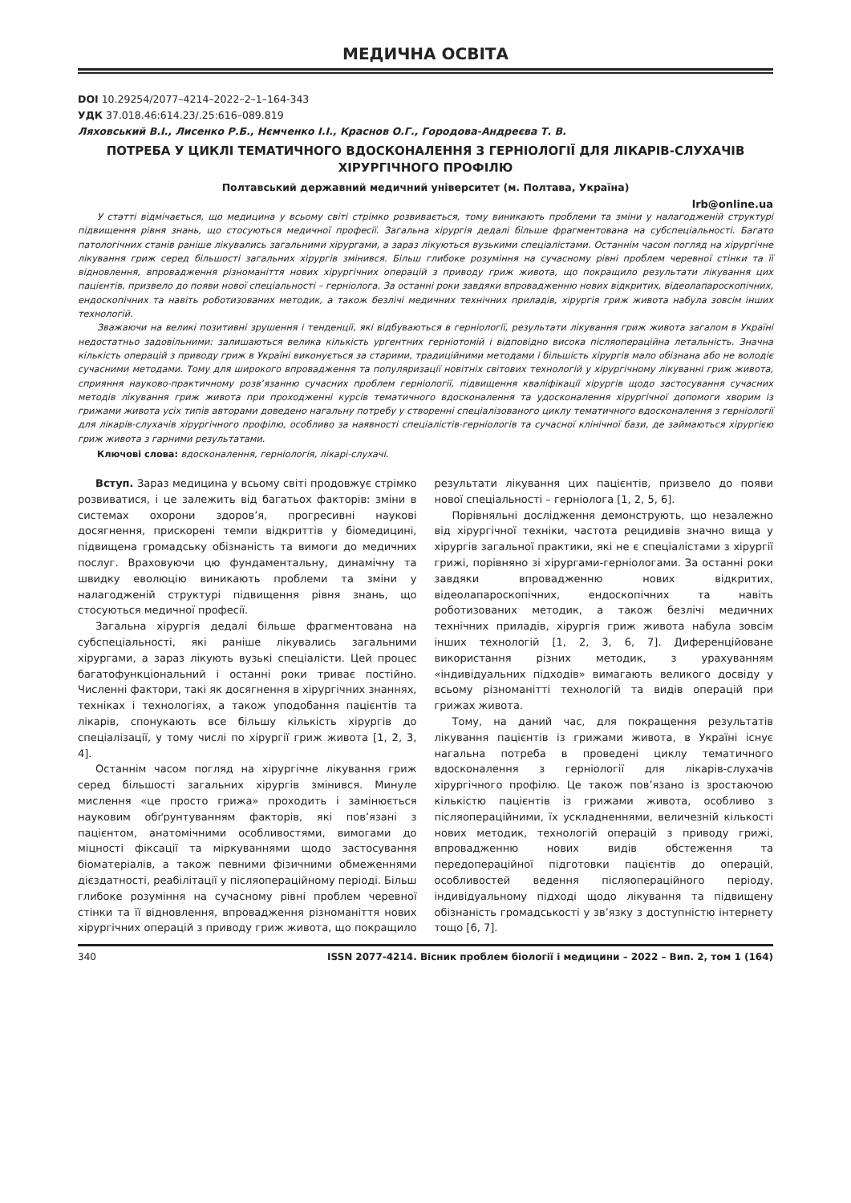МЕДИЧНА ОСВІТА
DOI 10.29254/2077–4214–2022–2–1–164-343
УДК 37.018.46:614.23/.25:616–089.819
Ляховський В.І., Лисенко Р.Б., Нємченко І.І., Краснов О.Г., Городова-Андреєва Т. В.
ПОТРЕБА У ЦИКЛІ ТЕМАТИЧНОГО ВДОСКОНАЛЕННЯ З ГЕРНІОЛОГІЇ ДЛЯ ЛІКАРІВ-СЛУХАЧІВ ХІРУРГІЧНОГО ПРОФІЛЮ
Полтавський державний медичний університет (м. Полтава, Україна)
lrb@online.ua
У статті відмічається, що медицина у всьому світі стрімко розвивається, тому виникають проблеми та зміни у налагодженій структурі підвищення рівня знань, що стосуються медичної професії. Загальна хірургія дедалі більше фрагментована на субспеціальності. Багато патологічних станів раніше лікувались загальними хірургами, а зараз лікуються вузькими спеціалістами. Останнім часом погляд на хірургічне лікування гриж серед більшості загальних хірургів змінився. Більш глибоке розуміння на сучасному рівні проблем черевної стінки та її відновлення, впровадження різноманіття нових хірургічних операцій з приводу гриж живота, що покращило результати лікування цих пацієнтів, призвело до появи нової спеціальності – герніолога. За останні роки завдяки впровадженню нових відкритих, відеолапароскопічних, ендоскопічних та навіть роботизованих методик, а також безлічі медичних технічних приладів, хірургія гриж живота набула зовсім інших технологій.
Зважаючи на великі позитивні зрушення і тенденції, які відбуваються в герніології, результати лікування гриж живота загалом в Україні недостатньо задовільними: залишаються велика кількість ургентних герніотомій і відповідно висока післяопераційна летальність. Значна кількість операцій з приводу гриж в Україні виконується за старими, традиційними методами і більшість хірургів мало обізнана або не володіє сучасними методами. Тому для широкого впровадження та популяризації новітніх світових технологій у хірургічному лікуванні гриж живота, сприяння науково-практичному розв’язанню сучасних проблем герніології, підвищення кваліфікації хірургів щодо застосування сучасних методів лікування гриж живота при проходженні курсів тематичного вдосконалення та удосконалення хірургічної допомоги хворим із грижами живота усіх типів авторами доведено нагальну потребу у створенні спеціалізованого циклу тематичного вдосконалення з герніології для лікарів-слухачів хірургічного профілю, особливо за наявності спеціалістів-герніологів та сучасної клінічної бази, де займаються хірургією гриж живота з гарними результатами.
Ключові слова: вдосконалення, герніологія, лікарі-слухачі.
Вступ. Зараз медицина у всьому світі продовжує стрімко розвиватися, і це залежить від багатьох факторів: зміни в системах охорони здоров’я, прогресивні наукові досягнення, прискорені темпи відкриттів у біомедицині, підвищена громадську обізнаність та вимоги до медичних послуг. Враховуючи цю фундаментальну, динамічну та швидку еволюцію виникають проблеми та зміни у налагодженій структурі підвищення рівня знань, що стосуються медичної професії.
Загальна хірургія дедалі більше фрагментована на субспеціальності, які раніше лікувались загальними хірургами, а зараз лікують вузькі спеціалісти. Цей процес багатофункціональний і останні роки триває постійно. Численні фактори, такі як досягнення в хірургічних знаннях, техніках і технологіях, а також уподобання пацієнтів та лікарів, спонукають все більшу кількість хірургів до спеціалізації, у тому числі по хірургії гриж живота [1, 2, 3, 4].
Останнім часом погляд на хірургічне лікування гриж серед більшості загальних хірургів змінився. Минуле мислення «це просто грижа» проходить і замінюється науковим обґрунтуванням факторів, які пов’язані з пацієнтом, анатомічними особливостями, вимогами до міцності фіксації та міркуваннями щодо застосування біоматеріалів, а також певними фізичними обмеженнями дієздатності, реабілітації у післяопераційному періоді. Більш глибоке розуміння на сучасному рівні проблем черевної стінки та її відновлення, впровадження різноманіття нових хірургічних операцій з приводу гриж живота, що покращило результати лікування цих пацієнтів, призвело до появи нової спеціальності – герніолога [1, 2, 5, 6].
Порівняльні дослідження демонструють, що незалежно від хірургічної техніки, частота рецидивів значно вища у хірургів загальної практики, які не є спеціалістами з хірургії грижі, порівняно зі хірургами-герніологами. За останні роки завдяки впровадженню нових відкритих, відеолапароскопічних, ендоскопічних та навіть роботизованих методик, а також безлічі медичних технічних приладів, хірургія гриж живота набула зовсім інших технологій [1, 2, 3, 6, 7]. Диференційоване використання різних методик, з урахуванням «індивідуальних підходів» вимагають великого досвіду у всьому різноманітті технологій та видів операцій при грижах живота.
Тому, на даний час, для покращення результатів лікування пацієнтів із грижами живота, в Україні існує нагальна потреба в проведені циклу тематичного вдосконалення з герніології для лікарів-слухачів хірургічного профілю. Це також пов’язано із зростаючою кількістю пацієнтів із грижами живота, особливо з післяопераційними, їх ускладненнями, величезній кількості нових методик, технологій операцій з приводу грижі, впровадженню нових видів обстеження та передопераційної підготовки пацієнтів до операцій, особливостей ведення післяопераційного періоду, індивідуальному підході щодо лікування та підвищену обізнаність громадськості у зв’язку з доступністю інтернету тощо [6, 7].
340 ISSN 2077-4214. Вісник проблем біології і медицини – 2022 – Вип. 2, том 1 (164)